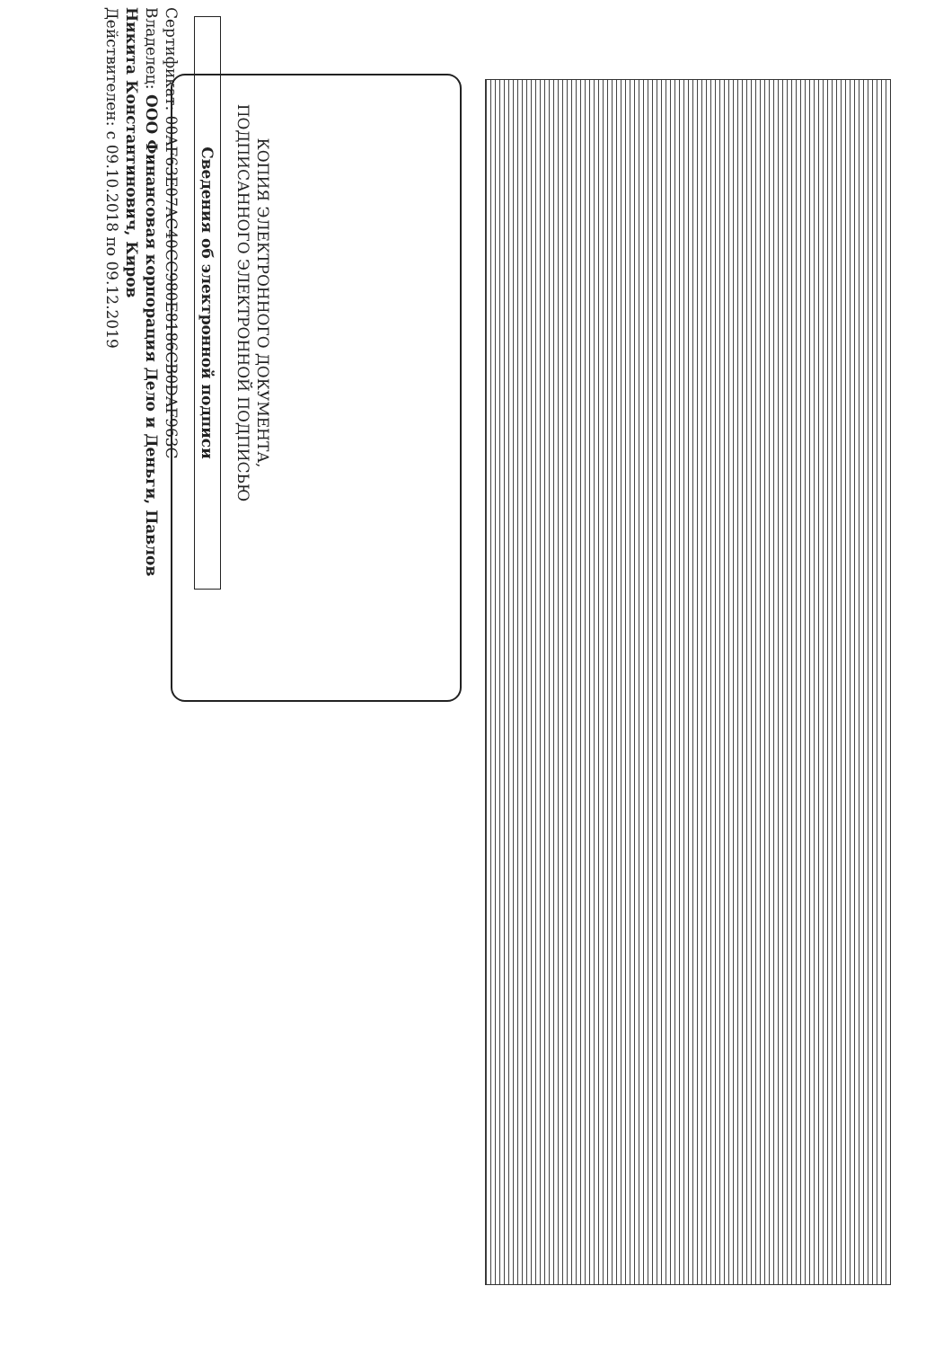КОПИЯ ЭЛЕКТРОННОГО ДОКУМЕНТА,
ПОДПИСАННОГО ЭЛЕКТРОННОЙ ПОДПИСЬЮ
Сведения об электронной подписи
Сертификат: 00AF63E07AC40CC980E8186CB0DAF963C
Владелец: ООО Финансовая корпорация Дело и Деньги, Павлов Никита Константинович, Киров
Действителен: с 09.10.2018 по 09.12.2019